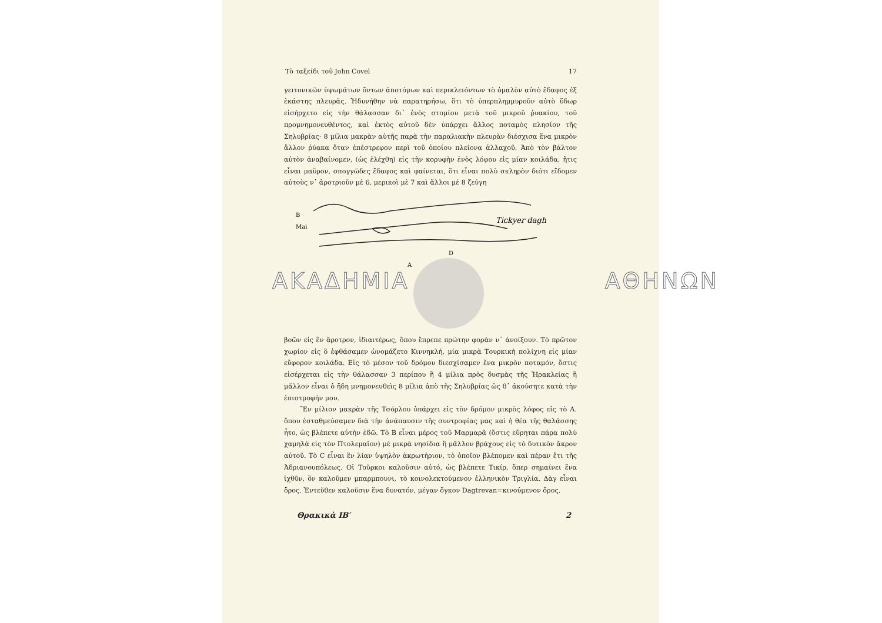Τὸ ταξείδι τοῦ John Covel 17
γειτονικῶν ὑψωμάτων ὄντων ἀποτόμων καὶ περικλειόντων τὸ ὁμαλὸν αὐτὸ ἔδαφος ἐξ ἑκάστης πλευρᾶς. Ἠδυνήθην νὰ παρατηρήσω, ὅτι τὸ ὑπερπλημμυροῦν αὐτὸ ὕδωρ εἰσήρχετο εἰς τὴν θάλασσαν δι᾽ ἑνὸς στομίου μετὰ τοῦ μικροῦ ῥυακίου, τοῦ προμνημονευθέντος, καὶ ἐκτὸς αὐτοῦ δὲν ὑπάρχει ἄλλος ποταμὸς πλησίον τῆς Σηλυβρίας· 8 μίλια μακρὰν αὐτῆς παρὰ τὴν παραλιακὴν πλευρὰν διέσχισα ἕνα μικρὸν ἄλλον ῥύακα ὅταν ἐπέστρεφον περὶ τοῦ ὁποίου πλείονα ἀλλαχοῦ. Ἀπὸ τὸν βάλτον αὐτὸν ἀναβαίνομεν, (ὡς ἐλέχθη) εἰς τὴν κορυφὴν ἑνὸς λόφου εἰς μίαν κοιλάδα, ἥτις εἶναι μαῦρον, σπογγῶδες ἔδαφος καὶ φαίνεται, ὅτι εἶναι πολὺ σκληρὸν διότι εἴδομεν αὐτοὺς ν᾽ ἀροτριοῦν μὲ 6, μερικοὶ μὲ 7 καὶ ἄλλοι μὲ 8 ζεύγη
B
Mai
Tickyer dagh
A
D
ΑΚΑΔΗΜΙΑ ΑΘΗΝΩΝ
βοῶν εἰς ἓν ἄροτρον, ἰδιαιτέρως, ὅπου ἔπρεπε πρώτην φορὰν ν᾽ ἀνοίξουν. Τὸ πρῶτον χωρίον εἰς ὃ ἐφθάσαμεν ὠνομάζετο Κιννηκλή, μία μικρὰ Τουρκικὴ πολίχνη εἰς μίαν εὔφορον κοιλάδα. Εἰς τὸ μέσον τοῦ δρόμου διεσχίσαμεν ἕνα μικρὸν ποταμόν, ὅστις εἰσέρχεται εἰς τὴν θάλασσαν 3 περίπου ἢ 4 μίλια πρὸς δυσμὰς τῆς Ἡρακλείας ἢ μᾶλλον εἶναι ὁ ἤδη μνημονευθεὶς 8 μίλια ἀπὸ τῆς Σηλυβρίας ὡς θ᾽ ἀκούσητε κατὰ τὴν ἐπιστροφήν μου.
Ἓν μίλιον μακρὰν τῆς Τσόρλου ὑπάρχει εἰς τὸν δρόμον μικρὸς λόφος εἰς τὸ Α. ὅπου ἐσταθμεύσαμεν διὰ τὴν ἀνάπαυσιν τῆς συντροφίας μας καὶ ἡ θέα τῆς θαλάσσης ἦτο, ὡς βλέπετε αὐτὴν ἐδῶ. Τὸ Β εἶναι μέρος τοῦ Μαρμαρᾶ (ὅστις εὕρηται πάρα πολὺ χαμηλὰ εἰς τὸν Πτολεμαῖον) μὲ μικρὰ νησίδια ἢ μᾶλλον βράχους εἰς τὸ δυτικὸν ἄκρον αὐτοῦ. Τὸ C εἶναι ἓν λίαν ὑψηλὸν ἀκρωτήριον, τὸ ὁποῖον βλέπομεν καὶ πέραν ἔτι τῆς Ἀδριανουπόλεως. Οἱ Τοῦρκοι καλοῦσιν αὐτό, ὡς βλέπετε Τικίρ, ὅπερ σημαίνει ἕνα ἰχθῦν, ὃν καλοῦμεν μπαρμπουνι, τὸ κοινολεκτούμενον ἑλληνικὸν Τριγλία. Δὰγ εἶναι ὄρος. Ἐντεῦθεν καλοῦσιν ἕνα δυνατόν, μέγαν ὄγκον Dagtrevan=κινούμενον ὄρος.
Θρακικὰ ΙΒ′ 2